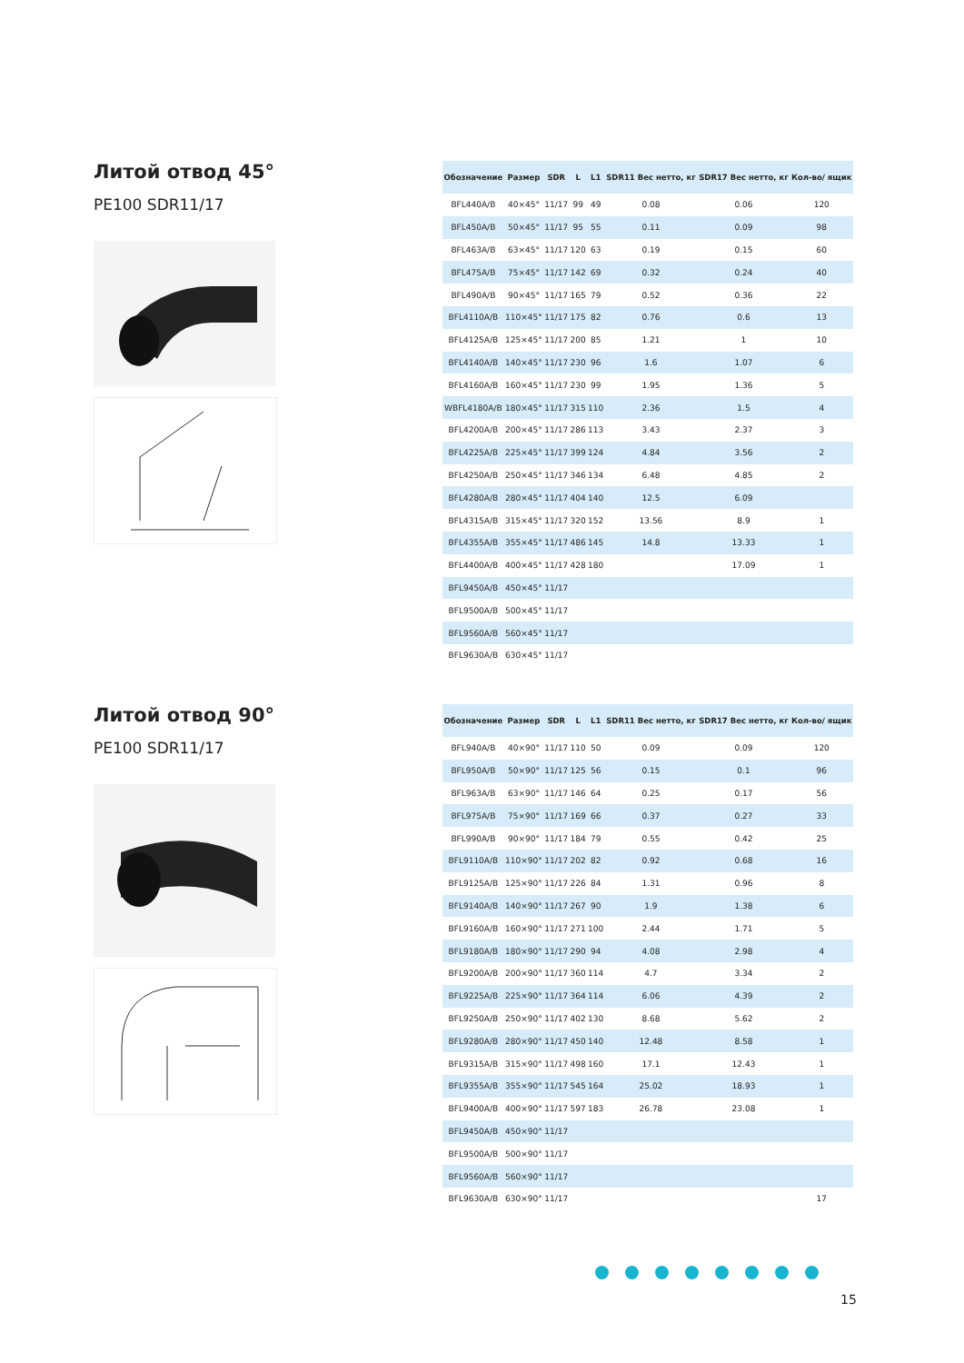Литой отвод 45°
PE100 SDR11/17
| Обозначение | Размер | SDR | L | L1 | SDR11 Вес нетто, кг | SDR17 Вес нетто, кг | Кол-во/ ящик |
| --- | --- | --- | --- | --- | --- | --- | --- |
| BFL440A/B | 40×45° | 11/17 | 99 | 49 | 0.08 | 0.06 | 120 |
| BFL450A/B | 50×45° | 11/17 | 95 | 55 | 0.11 | 0.09 | 98 |
| BFL463A/B | 63×45° | 11/17 | 120 | 63 | 0.19 | 0.15 | 60 |
| BFL475A/B | 75×45° | 11/17 | 142 | 69 | 0.32 | 0.24 | 40 |
| BFL490A/B | 90×45° | 11/17 | 165 | 79 | 0.52 | 0.36 | 22 |
| BFL4110A/B | 110×45° | 11/17 | 175 | 82 | 0.76 | 0.6 | 13 |
| BFL4125A/B | 125×45° | 11/17 | 200 | 85 | 1.21 | 1 | 10 |
| BFL4140A/B | 140×45° | 11/17 | 230 | 96 | 1.6 | 1.07 | 6 |
| BFL4160A/B | 160×45° | 11/17 | 230 | 99 | 1.95 | 1.36 | 5 |
| WBFL4180A/B | 180×45° | 11/17 | 315 | 110 | 2.36 | 1.5 | 4 |
| BFL4200A/B | 200×45° | 11/17 | 286 | 113 | 3.43 | 2.37 | 3 |
| BFL4225A/B | 225×45° | 11/17 | 399 | 124 | 4.84 | 3.56 | 2 |
| BFL4250A/B | 250×45° | 11/17 | 346 | 134 | 6.48 | 4.85 | 2 |
| BFL4280A/B | 280×45° | 11/17 | 404 | 140 | 12.5 | 6.09 | |
| BFL4315A/B | 315×45° | 11/17 | 320 | 152 | 13.56 | 8.9 | 1 |
| BFL4355A/B | 355×45° | 11/17 | 486 | 145 | 14.8 | 13.33 | 1 |
| BFL4400A/B | 400×45° | 11/17 | 428 | 180 | | 17.09 | 1 |
| BFL9450A/B | 450×45° | 11/17 | | | | | |
| BFL9500A/B | 500×45° | 11/17 | | | | | |
| BFL9560A/B | 560×45° | 11/17 | | | | | |
| BFL9630A/B | 630×45° | 11/17 | | | | | |
Литой отвод 90°
PE100 SDR11/17
| Обозначение | Размер | SDR | L | L1 | SDR11 Вес нетто, кг | SDR17 Вес нетто, кг | Кол-во/ ящик |
| --- | --- | --- | --- | --- | --- | --- | --- |
| BFL940A/B | 40×90° | 11/17 | 110 | 50 | 0.09 | 0.09 | 120 |
| BFL950A/B | 50×90° | 11/17 | 125 | 56 | 0.15 | 0.1 | 96 |
| BFL963A/B | 63×90° | 11/17 | 146 | 64 | 0.25 | 0.17 | 56 |
| BFL975A/B | 75×90° | 11/17 | 169 | 66 | 0.37 | 0.27 | 33 |
| BFL990A/B | 90×90° | 11/17 | 184 | 79 | 0.55 | 0.42 | 25 |
| BFL9110A/B | 110×90° | 11/17 | 202 | 82 | 0.92 | 0.68 | 16 |
| BFL9125A/B | 125×90° | 11/17 | 226 | 84 | 1.31 | 0.96 | 8 |
| BFL9140A/B | 140×90° | 11/17 | 267 | 90 | 1.9 | 1.38 | 6 |
| BFL9160A/B | 160×90° | 11/17 | 271 | 100 | 2.44 | 1.71 | 5 |
| BFL9180A/B | 180×90° | 11/17 | 290 | 94 | 4.08 | 2.98 | 4 |
| BFL9200A/B | 200×90° | 11/17 | 360 | 114 | 4.7 | 3.34 | 2 |
| BFL9225A/B | 225×90° | 11/17 | 364 | 114 | 6.06 | 4.39 | 2 |
| BFL9250A/B | 250×90° | 11/17 | 402 | 130 | 8.68 | 5.62 | 2 |
| BFL9280A/B | 280×90° | 11/17 | 450 | 140 | 12.48 | 8.58 | 1 |
| BFL9315A/B | 315×90° | 11/17 | 498 | 160 | 17.1 | 12.43 | 1 |
| BFL9355A/B | 355×90° | 11/17 | 545 | 164 | 25.02 | 18.93 | 1 |
| BFL9400A/B | 400×90° | 11/17 | 597 | 183 | 26.78 | 23.08 | 1 |
| BFL9450A/B | 450×90° | 11/17 | | | | | |
| BFL9500A/B | 500×90° | 11/17 | | | | | |
| BFL9560A/B | 560×90° | 11/17 | | | | | |
| BFL9630A/B | 630×90° | 11/17 | | | | | 17 |
15